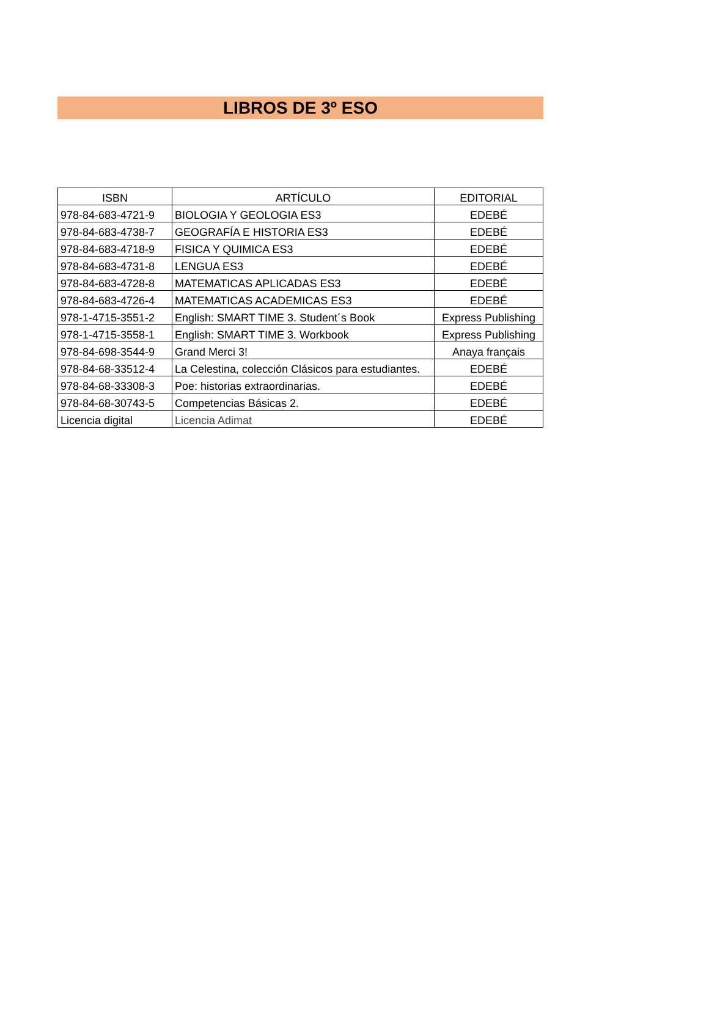LIBROS DE 3º ESO
| ISBN | ARTÍCULO | EDITORIAL |
| --- | --- | --- |
| 978-84-683-4721-9 | BIOLOGIA Y GEOLOGIA ES3 | EDEBÉ |
| 978-84-683-4738-7 | GEOGRAFÍA E HISTORIA ES3 | EDEBÉ |
| 978-84-683-4718-9 | FISICA Y QUIMICA ES3 | EDEBÉ |
| 978-84-683-4731-8 | LENGUA ES3 | EDEBÉ |
| 978-84-683-4728-8 | MATEMATICAS APLICADAS ES3 | EDEBÉ |
| 978-84-683-4726-4 | MATEMATICAS ACADEMICAS ES3 | EDEBÉ |
| 978-1-4715-3551-2 | English: SMART TIME 3. Student´s Book | Express Publishing |
| 978-1-4715-3558-1 | English: SMART TIME 3. Workbook | Express Publishing |
| 978-84-698-3544-9 | Grand Merci 3! | Anaya français |
| 978-84-68-33512-4 | La Celestina, colección Clásicos para estudiantes. | EDEBÉ |
| 978-84-68-33308-3 | Poe: historias extraordinarias. | EDEBÉ |
| 978-84-68-30743-5 | Competencias Básicas 2. | EDEBÉ |
| Licencia digital | Licencia Adimat | EDEBÉ |